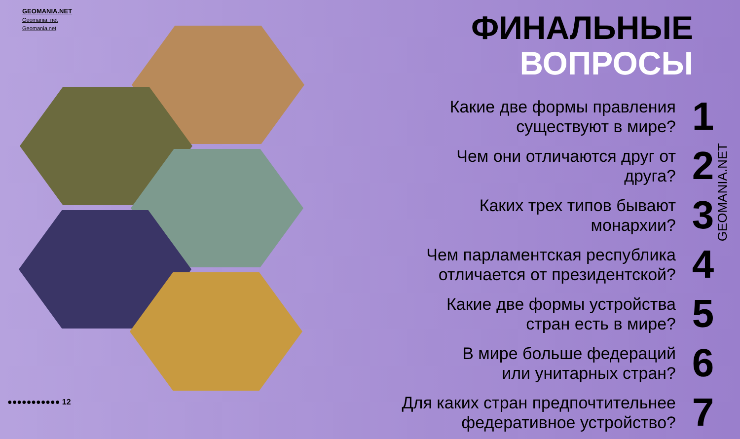GEOMANIA.NET
Geomania_net
Geomania.net
ФИНАЛЬНЫЕ
ВОПРОСЫ
Какие две формы правления
существуют в мире?
1
Чем они отличаются друг от
друга?
2
Каких трех типов бывают
монархии?
3
Чем парламентская республика
отличается от президентской?
4
Какие две формы устройства
стран есть в мире?
5
В мире больше федераций
или унитарных стран?
6
Для каких стран предпочтительнее
федеративное устройство?
7
GEOMANIA.NET
●●●●●●●●●●● 12